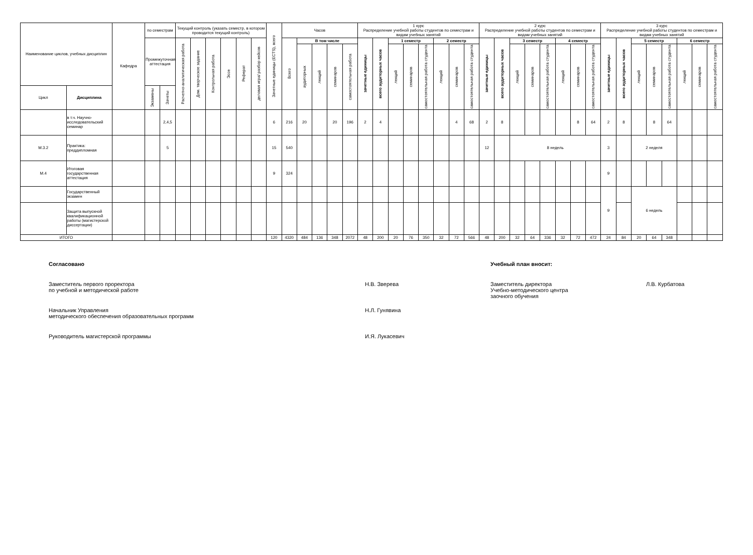| Наименование циклов, учебных дисциплин | | Кафедра | по семестрам | | Текущий контроль (указать семестр, в котором проводится текущий контроль) | | | | | | Зачетные единицы (ECTS), всего | Часов | | | | | 1 курс Распределение учебной работы студентов по семестрам и видам учебных занятий | | | | | | | | 2 курс Распределение учебной работы студентов по семестрам и видам учебных занятий | | | | | | | | 3 курс Распределение учебной работы студентов по семестрам и видам учебных занятий | | | | | | | |
| --- | --- | --- | --- | --- | --- | --- | --- | --- | --- | --- | --- | --- | --- | --- | --- | --- | --- | --- | --- | --- | --- | --- | --- | --- | --- | --- | --- | --- | --- | --- | --- | --- | --- | --- | --- | --- | --- | --- | --- | --- |
| | | | Промежуточная аттестация | | Расчетно-аналитическая работа | Дом. творческое задание | Контрольная работа | Эссе | Реферат | деловая игра/ разбор кейсов | | Всего | В том числе | | | | зачетные единицы | всего аудиторных часов | 1 семестр | | | 2 семестр | | | зачетные единицы | всего аудиторных часов | 3 семестр | | | 4 семестр | | | зачетные единицы | всего аудиторных часов | 5 семестр | | | 6 семестр | | |
| | | | | | | | | | | | | | аудиторных | лекций | семинаров | самостоятельная работа | | | лекций | семинаров | самостоятельная работа студента | лекций | семинаров | самостоятельная работа студента | | | лекций | семинаров | самостоятельная работа студента | лекций | семинаров | самостоятельная работа студента | | | лекций | семинаров | самостоятельная работа студента | лекций | семинаров | самостоятельная работа студента |
| Цикл | Дисциплина | | Экзамены | Зачеты | | | | | | | | | | | | | | | | | | | | | | | | | | | | | | | | | | | | |
| | в т.ч. Научно-исследовательский семинар | | | 2,4,5 | | | | | | | 6 | 216 | 20 | | 20 | 196 | 2 | 4 | | | | | 4 | 68 | 2 | 8 | | | | | 8 | 64 | 2 | 8 | | 8 | 64 | | | |
| М.3.2 | Практика: преддипломная | | | 5 | | | | | | | 15 | 540 | | | | | | | | | | | | | 12 | | 8 недель | | | | | | 3 | | 2 неделя | | | | | |
| М.4 | Итоговая государственная аттестация | | | | | | | | | | 9 | 324 | | | | | | | | | | | | | | | | | | | | | 9 | | | | | | | |
| | Государственный экзамен | | | | | | | | | | | | | | | | | | | | | | | | | | | | | | | | 9 | | 6 недель | | | | | |
| | Защита выпускной квалификационной работы (магистерской диссертации) | | | | | | | | | | | | | | | | | | | | | | | | | | | | | | | | | | | | | | | |
| ИТОГО | | | | | | | | | | | 120 | 4320 | 484 | 136 | 348 | 2072 | 48 | 200 | 20 | 76 | 350 | 32 | 72 | 566 | 48 | 200 | 32 | 64 | 336 | 32 | 72 | 472 | 24 | 84 | 20 | 64 | 348 | | | |
Согласовано
Заместитель первого проректора
по учебной и методической работе
Н.В. Зверева
Начальник Управления
методического обеспечения образовательных программ
Н.Л. Гунявина
Руководитель магистерской программы И.Я. Лукасевич
Учебный план вносит:
Заместитель директора
Учебно-методического центра
заочного обучения
Л.В. Курбатова